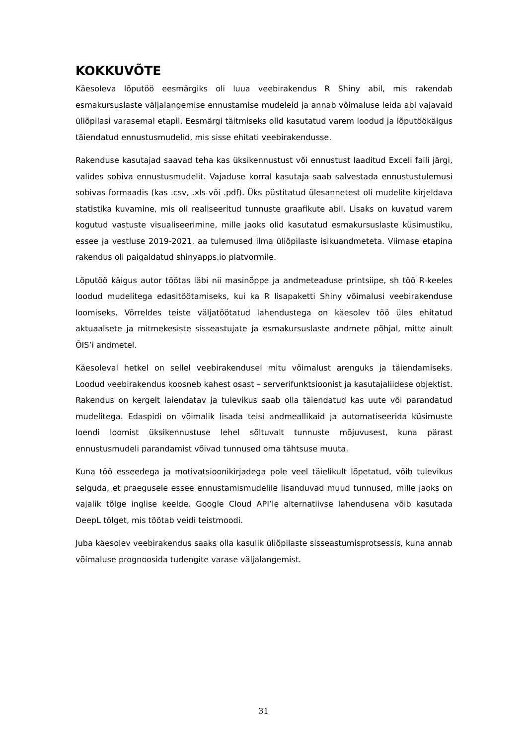KOKKUVÕTE
Käesoleva lõputöö eesmärgiks oli luua veebirakendus R Shiny abil, mis rakendab esmakursuslaste väljalangemise ennustamise mudeleid ja annab võimaluse leida abi vajavaid üliõpilasi varasemal etapil. Eesmärgi täitmiseks olid kasutatud varem loodud ja lõputöökäigus täiendatud ennustusmudelid, mis sisse ehitati veebirakendusse.
Rakenduse kasutajad saavad teha kas üksikennustust või ennustust laaditud Exceli faili järgi, valides sobiva ennustusmudelit. Vajaduse korral kasutaja saab salvestada ennustustulemusi sobivas formaadis (kas .csv, .xls või .pdf). Üks püstitatud ülesannetest oli mudelite kirjeldava statistika kuvamine, mis oli realiseeritud tunnuste graafikute abil. Lisaks on kuvatud varem kogutud vastuste visualiseerimine, mille jaoks olid kasutatud esmakursuslaste küsimustiku, essee ja vestluse 2019-2021. aa tulemused ilma üliõpilaste isikuandmeteta. Viimase etapina rakendus oli paigaldatud shinyapps.io platvormile.
Lõputöö käigus autor töötas läbi nii masinõppe ja andmeteaduse printsiipe, sh töö R-keeles loodud mudelitega edasitöötamiseks, kui ka R lisapaketti Shiny võimalusi veebirakenduse loomiseks. Võrreldes teiste väljatöötatud lahendustega on käesolev töö üles ehitatud aktuaalsete ja mitmekesiste sisseastujate ja esmakursuslaste andmete põhjal, mitte ainult ÕIS’i andmetel.
Käesoleval hetkel on sellel veebirakendusel mitu võimalust arenguks ja täiendamiseks. Loodud veebirakendus koosneb kahest osast – serverifunktsioonist ja kasutajaliidese objektist. Rakendus on kergelt laiendatav ja tulevikus saab olla täiendatud kas uute või parandatud mudelitega. Edaspidi on võimalik lisada teisi andmeallikaid ja automatiseerida küsimuste loendi loomist üksikennustuse lehel sõltuvalt tunnuste mõjuvusest, kuna pärast ennustusmudeli parandamist võivad tunnused oma tähtsuse muuta.
Kuna töö esseedega ja motivatsioonikirjadega pole veel täielikult lõpetatud, võib tulevikus selguda, et praegusele essee ennustamismudelile lisanduvad muud tunnused, mille jaoks on vajalik tõlge inglise keelde. Google Cloud API’le alternatiivse lahendusena võib kasutada DeepL tõlget, mis töötab veidi teistmoodi.
Juba käesolev veebirakendus saaks olla kasulik üliõpilaste sisseastumisprotsessis, kuna annab võimaluse prognoosida tudengite varase väljalangemist.
31